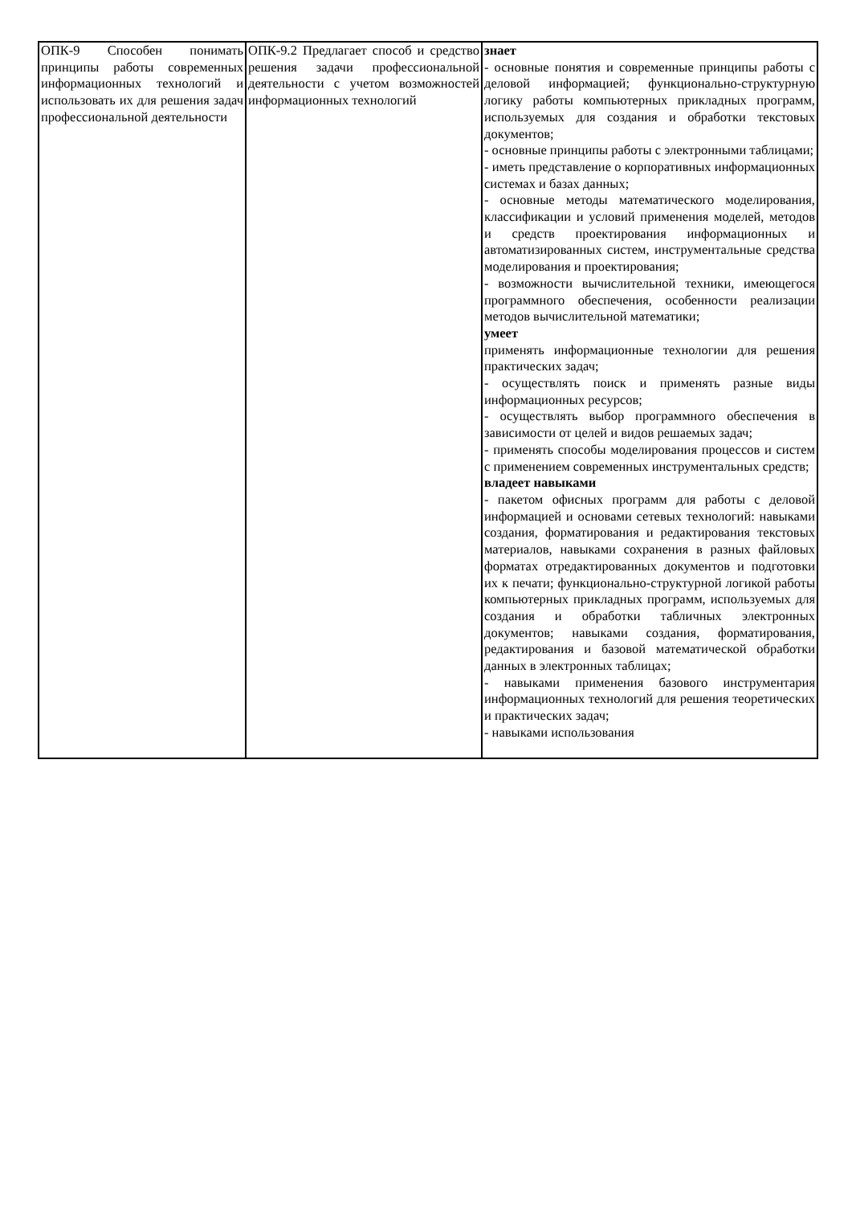| ОПК-9 Способен понимать принципы работы современных информационных технологий и использовать их для решения задач профессиональной деятельности | ОПК-9.2 Предлагает способ и средство решения задачи профессиональной деятельности с учетом возможностей информационных технологий | знает - основные понятия и современные принципы работы с деловой информацией; функционально-структурную логику работы компьютерных прикладных программ, используемых для создания и обработки текстовых документов; - основные принципы работы с электронными таблицами; - иметь представление о корпоративных информационных системах и базах данных; - основные методы математического моделирования, классификации и условий применения моделей, методов и средств проектирования информационных и автоматизированных систем, инструментальные средства моделирования и проектирования; - возможности вычислительной техники, имеющегося программного обеспечения, особенности реализации методов вычислительной математики; умеет применять информационные технологии для решения практических задач; - осуществлять поиск и применять разные виды информационных ресурсов; - осуществлять выбор программного обеспечения в зависимости от целей и видов решаемых задач; - применять способы моделирования процессов и систем с применением современных инструментальных средств; владеет навыками - пакетом офисных программ для работы с деловой информацией и основами сетевых технологий: навыками создания, форматирования и редактирования текстовых материалов, навыками сохранения в разных файловых форматах отредактированных документов и подготовки их к печати; функционально-структурной логикой работы компьютерных прикладных программ, используемых для создания и обработки табличных электронных документов; навыками создания, форматирования, редактирования и базовой математической обработки данных в электронных таблицах; - навыками применения базового инструментария информационных технологий для решения теоретических и практических задач; - навыками использования |